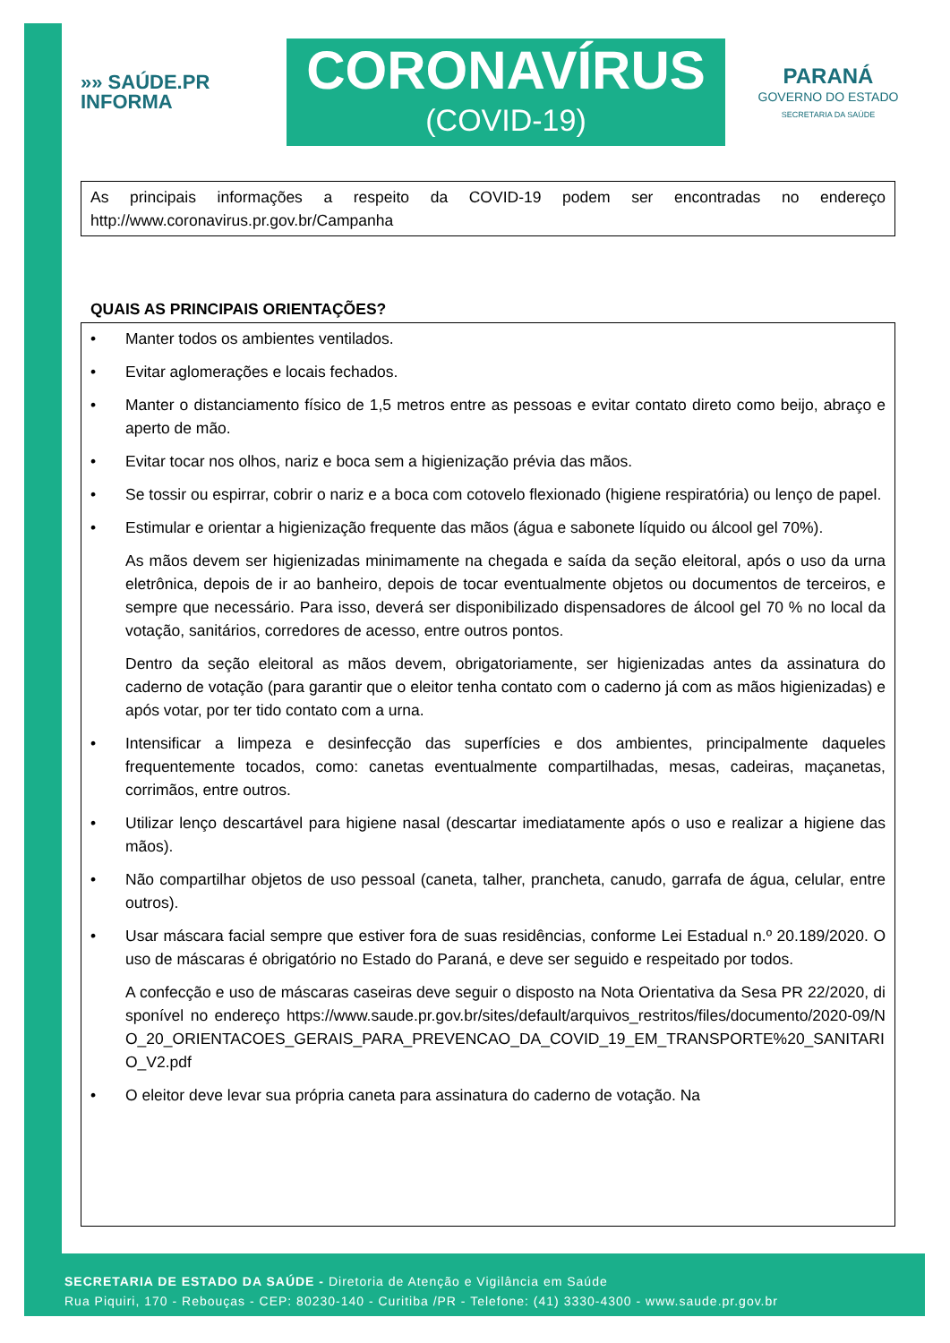»» SAÚDE.PR
INFORMA
CORONAVÍRUS
(COVID-19)
PARANÁ
GOVERNO DO ESTADO
SECRETARIA DA SAÚDE
As principais informações a respeito da COVID-19 podem ser encontradas no endereço http://www.coronavirus.pr.gov.br/Campanha
QUAIS AS PRINCIPAIS ORIENTAÇÕES?
• Manter todos os ambientes ventilados.
• Evitar aglomerações e locais fechados.
• Manter o distanciamento físico de 1,5 metros entre as pessoas e evitar contato direto como beijo, abraço e aperto de mão.
• Evitar tocar nos olhos, nariz e boca sem a higienização prévia das mãos.
• Se tossir ou espirrar, cobrir o nariz e a boca com cotovelo flexionado (higiene respiratória) ou lenço de papel.
• Estimular e orientar a higienização frequente das mãos (água e sabonete líquido ou álcool gel 70%).
As mãos devem ser higienizadas minimamente na chegada e saída da seção eleitoral, após o uso da urna eletrônica, depois de ir ao banheiro, depois de tocar eventualmente objetos ou documentos de terceiros, e sempre que necessário. Para isso, deverá ser disponibilizado dispensadores de álcool gel 70 % no local da votação, sanitários, corredores de acesso, entre outros pontos.
Dentro da seção eleitoral as mãos devem, obrigatoriamente, ser higienizadas antes da assinatura do caderno de votação (para garantir que o eleitor tenha contato com o caderno já com as mãos higienizadas) e após votar, por ter tido contato com a urna.
• Intensificar a limpeza e desinfecção das superfícies e dos ambientes, principalmente daqueles frequentemente tocados, como: canetas eventualmente compartilhadas, mesas, cadeiras, maçanetas, corrimãos, entre outros.
• Utilizar lenço descartável para higiene nasal (descartar imediatamente após o uso e realizar a higiene das mãos).
• Não compartilhar objetos de uso pessoal (caneta, talher, prancheta, canudo, garrafa de água, celular, entre outros).
• Usar máscara facial sempre que estiver fora de suas residências, conforme Lei Estadual n.º 20.189/2020. O uso de máscaras é obrigatório no Estado do Paraná, e deve ser seguido e respeitado por todos.
A confecção e uso de máscaras caseiras deve seguir o disposto na Nota Orientativa da Sesa PR 22/2020, disponível no endereço https://www.saude.pr.gov.br/sites/default/arquivos_restritos/files/documento/2020-09/NO_20_ORIENTACOES_GERAIS_PARA_PREVENCAO_DA_COVID_19_EM_TRANSPORTE%20_SANITARIO_V2.pdf
• O eleitor deve levar sua própria caneta para assinatura do caderno de votação. Na
SECRETARIA DE ESTADO DA SAÚDE - Diretoria de Atenção e Vigilância em Saúde
Rua Piquiri, 170 - Rebouças - CEP: 80230-140 - Curitiba /PR - Telefone: (41) 3330-4300 - www.saude.pr.gov.br